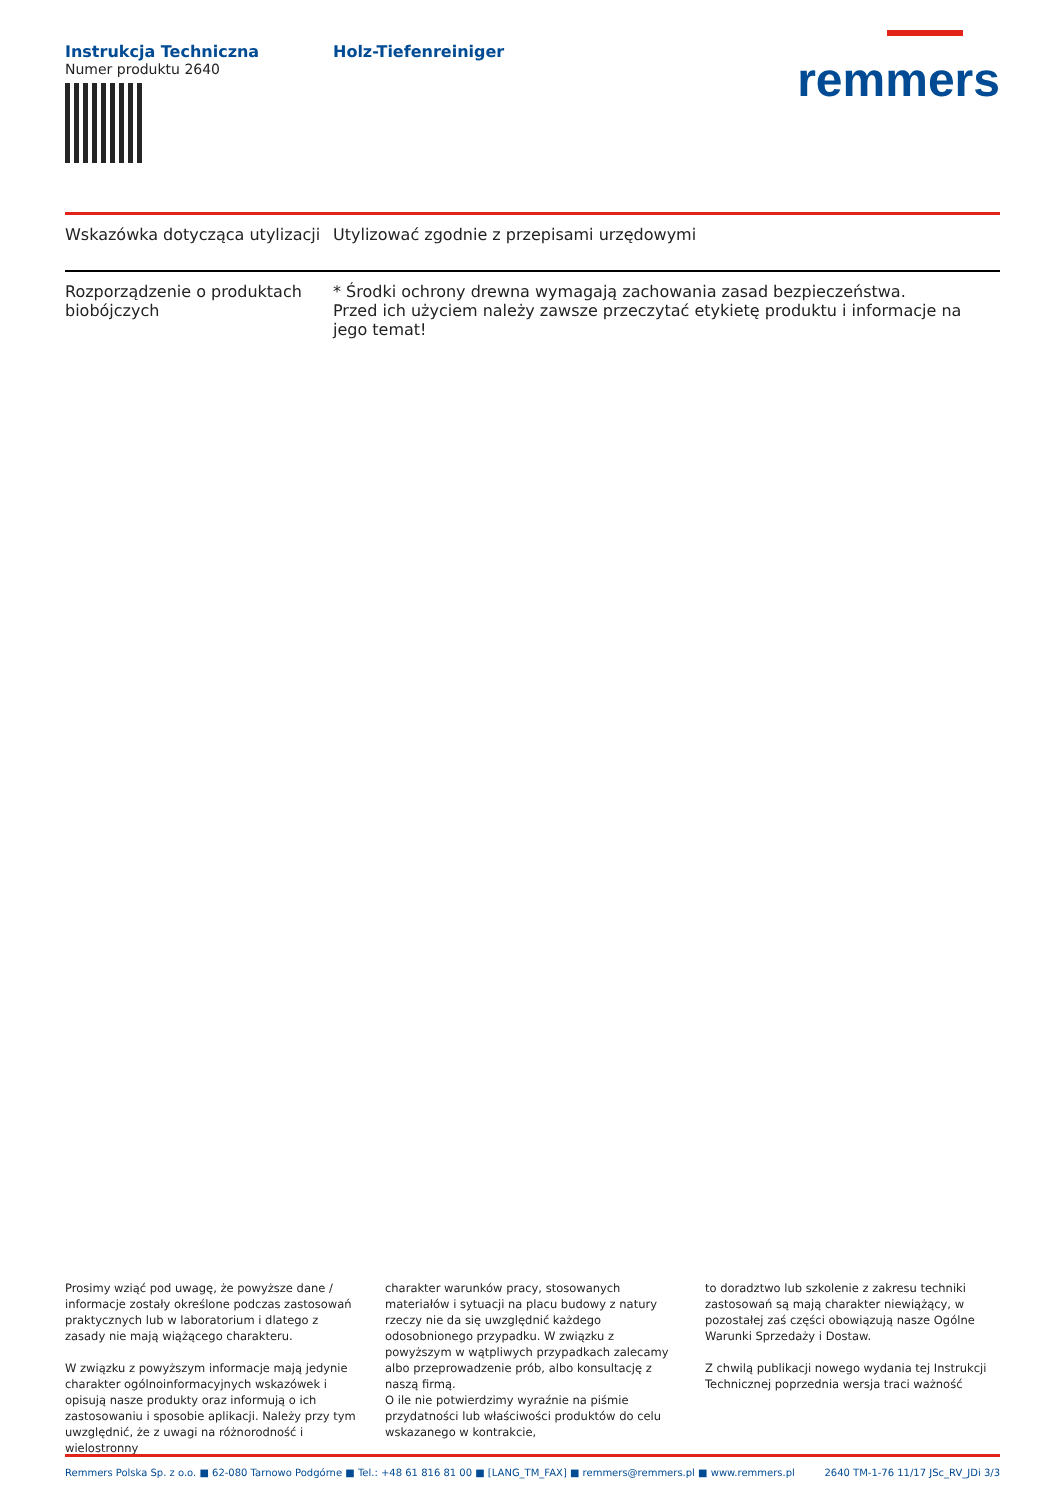Instrukcja Techniczna
Numer produktu 2640
Holz-Tiefenreiniger
remmers
| Wskazówka dotycząca utylizacji | Utylizować zgodnie z przepisami urzędowymi |
| Rozporządzenie o produktach biobójczych | * Środki ochrony drewna wymagają zachowania zasad bezpieczeństwa. Przed ich użyciem należy zawsze przeczytać etykietę produktu i informacje na jego temat! |
Prosimy wziąć pod uwagę, że powyższe dane / informacje zostały określone podczas zastosowań praktycznych lub w laboratorium i dlatego z zasady nie mają wiążącego charakteru.
W związku z powyższym informacje mają jedynie charakter ogólnoinformacyjnych wskazówek i opisują nasze produkty oraz informują o ich zastosowaniu i sposobie aplikacji. Należy przy tym uwzględnić, że z uwagi na różnorodność i wielostronny
charakter warunków pracy, stosowanych materiałów i sytuacji na placu budowy z natury rzeczy nie da się uwzględnić każdego odosobnionego przypadku. W związku z powyższym w wątpliwych przypadkach zalecamy albo przeprowadzenie prób, albo konsultację z naszą firmą.
O ile nie potwierdzimy wyraźnie na piśmie przydatności lub właściwości produktów do celu wskazanego w kontrakcie,
to doradztwo lub szkolenie z zakresu techniki zastosowań są mają charakter niewiążący, w pozostałej zaś części obowiązują nasze Ogólne Warunki Sprzedaży i Dostaw.
Z chwilą publikacji nowego wydania tej Instrukcji Technicznej poprzednia wersja traci ważność
Remmers Polska Sp. z o.o. ■ 62-080 Tarnowo Podgórne ■ Tel.: +48 61 816 81 00 ■ [LANG_TM_FAX] ■ remmers@remmers.pl ■ www.remmers.pl 2640 TM-1-76 11/17 JSc_RV_JDi 3/3